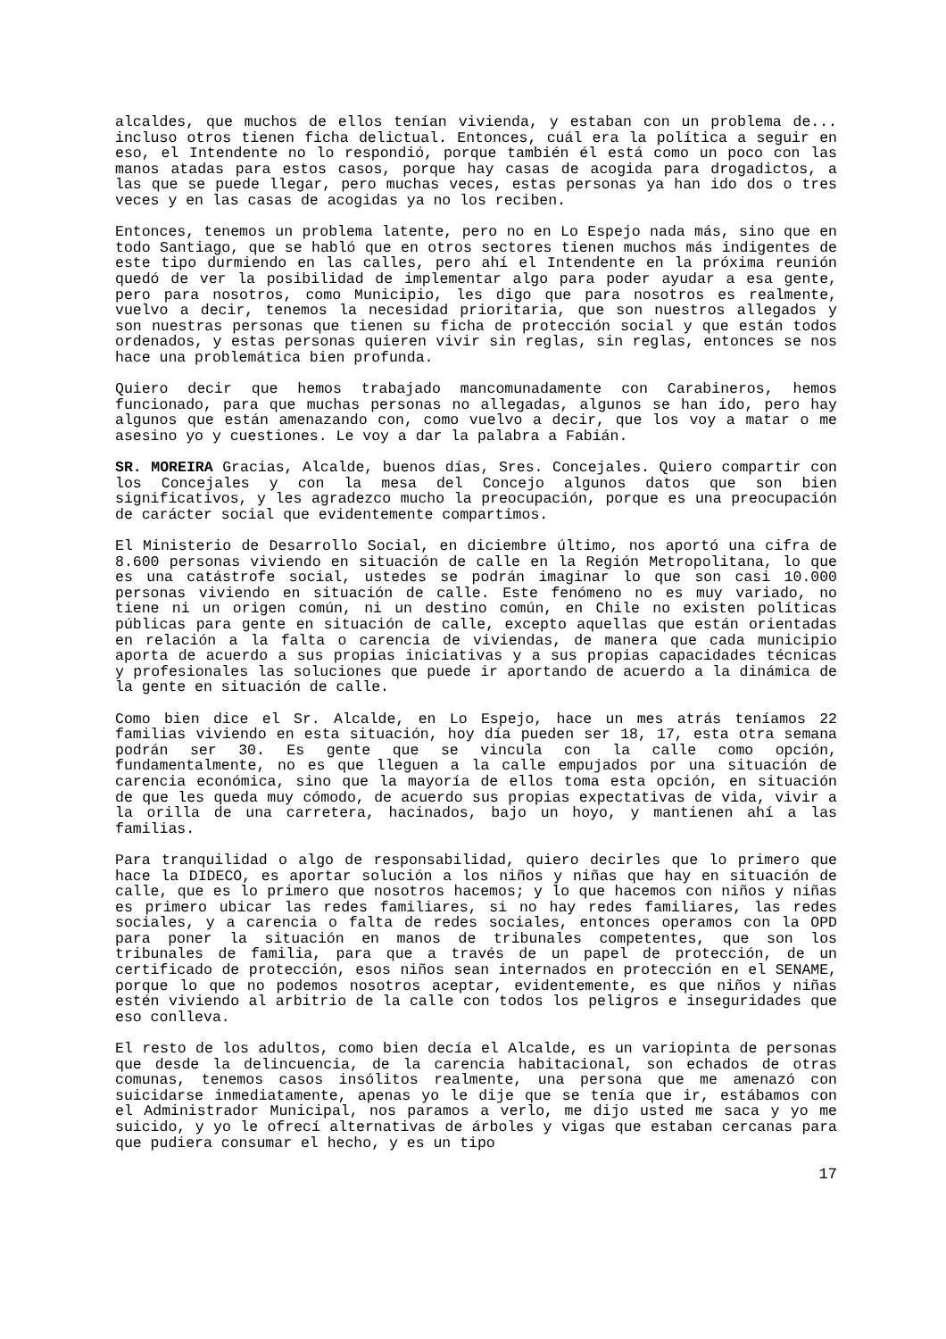alcaldes, que muchos de ellos tenían vivienda, y estaban con un problema de... incluso otros tienen ficha delictual. Entonces, cuál era la política a seguir en eso, el Intendente no lo respondió, porque también él está como un poco con las manos atadas para estos casos, porque hay casas de acogida para drogadictos, a las que se puede llegar, pero muchas veces, estas personas ya han ido dos o tres veces y en las casas de acogidas ya no los reciben.
Entonces, tenemos un problema latente, pero no en Lo Espejo nada más, sino que en todo Santiago, que se habló que en otros sectores tienen muchos más indigentes de este tipo durmiendo en las calles, pero ahí el Intendente en la próxima reunión quedó de ver la posibilidad de implementar algo para poder ayudar a esa gente, pero para nosotros, como Municipio, les digo que para nosotros es realmente, vuelvo a decir, tenemos la necesidad prioritaria, que son nuestros allegados y son nuestras personas que tienen su ficha de protección social y que están todos ordenados, y estas personas quieren vivir sin reglas, sin reglas, entonces se nos hace una problemática bien profunda.
Quiero decir que hemos trabajado mancomunadamente con Carabineros, hemos funcionado, para que muchas personas no allegadas, algunos se han ido, pero hay algunos que están amenazando con, como vuelvo a decir, que los voy a matar o me asesino yo y cuestiones. Le voy a dar la palabra a Fabián.
SR. MOREIRA Gracias, Alcalde, buenos días, Sres. Concejales. Quiero compartir con los Concejales y con la mesa del Concejo algunos datos que son bien significativos, y les agradezco mucho la preocupación, porque es una preocupación de carácter social que evidentemente compartimos.
El Ministerio de Desarrollo Social, en diciembre último, nos aportó una cifra de 8.600 personas viviendo en situación de calle en la Región Metropolitana, lo que es una catástrofe social, ustedes se podrán imaginar lo que son casi 10.000 personas viviendo en situación de calle. Este fenómeno no es muy variado, no tiene ni un origen común, ni un destino común, en Chile no existen políticas públicas para gente en situación de calle, excepto aquellas que están orientadas en relación a la falta o carencia de viviendas, de manera que cada municipio aporta de acuerdo a sus propias iniciativas y a sus propias capacidades técnicas y profesionales las soluciones que puede ir aportando de acuerdo a la dinámica de la gente en situación de calle.
Como bien dice el Sr. Alcalde, en Lo Espejo, hace un mes atrás teníamos 22 familias viviendo en esta situación, hoy día pueden ser 18, 17, esta otra semana podrán ser 30. Es gente que se vincula con la calle como opción, fundamentalmente, no es que lleguen a la calle empujados por una situación de carencia económica, sino que la mayoría de ellos toma esta opción, en situación de que les queda muy cómodo, de acuerdo sus propias expectativas de vida, vivir a la orilla de una carretera, hacinados, bajo un hoyo, y mantienen ahí a las familias.
Para tranquilidad o algo de responsabilidad, quiero decirles que lo primero que hace la DIDECO, es aportar solución a los niños y niñas que hay en situación de calle, que es lo primero que nosotros hacemos; y lo que hacemos con niños y niñas es primero ubicar las redes familiares, si no hay redes familiares, las redes sociales, y a carencia o falta de redes sociales, entonces operamos con la OPD para poner la situación en manos de tribunales competentes, que son los tribunales de familia, para que a través de un papel de protección, de un certificado de protección, esos niños sean internados en protección en el SENAME, porque lo que no podemos nosotros aceptar, evidentemente, es que niños y niñas estén viviendo al arbitrio de la calle con todos los peligros e inseguridades que eso conlleva.
El resto de los adultos, como bien decía el Alcalde, es un variopinta de personas que desde la delincuencia, de la carencia habitacional, son echados de otras comunas, tenemos casos insólitos realmente, una persona que me amenazó con suicidarse inmediatamente, apenas yo le dije que se tenía que ir, estábamos con el Administrador Municipal, nos paramos a verlo, me dijo usted me saca y yo me suicido, y yo le ofrecí alternativas de árboles y vigas que estaban cercanas para que pudiera consumar el hecho, y es un tipo
17